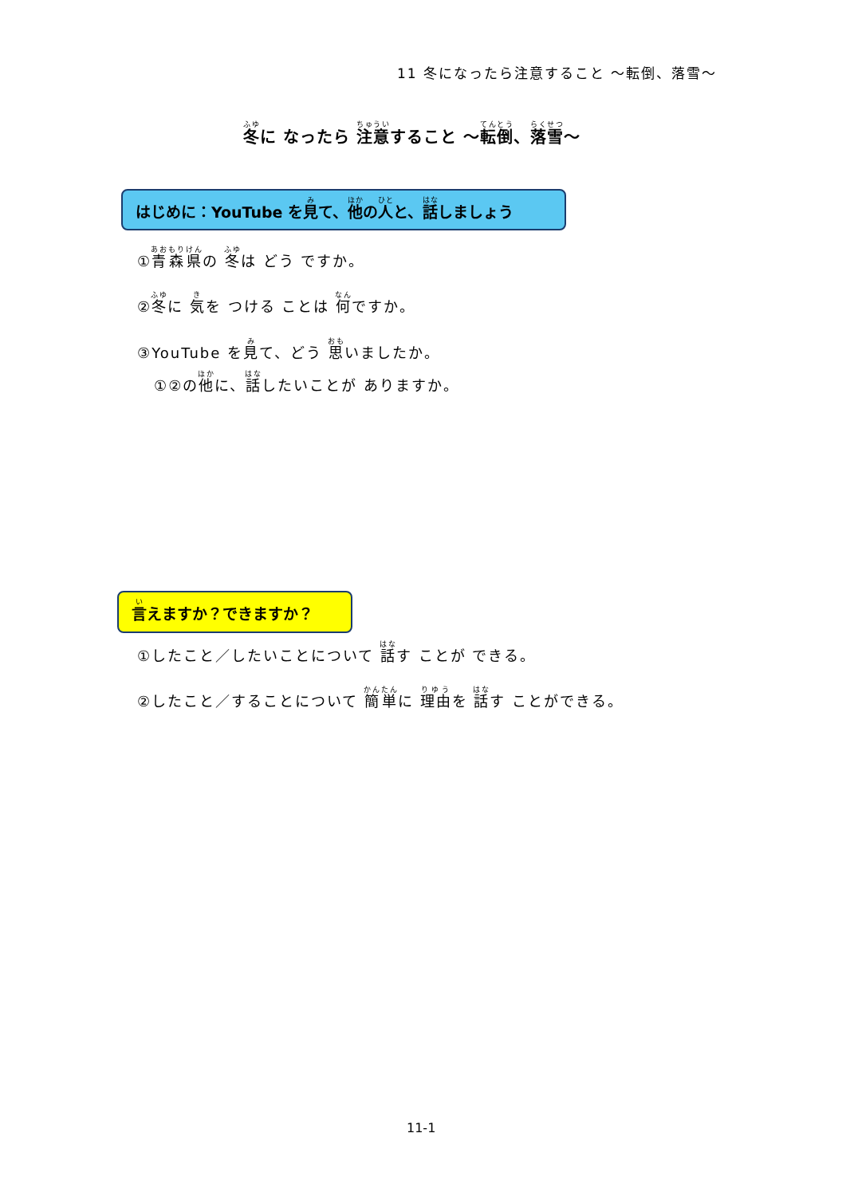11 冬になったら注意すること ～転倒、落雪～
冬に なったら 注意すること ～転倒、落雪～
はじめに：YouTube を見て、他の人と、話しましょう
①青森県の 冬は どう ですか。
②冬に 気を つける ことは 何ですか。
③YouTube を見て、どう 思いましたか。
①②の他に、話したいことが ありますか。
言えますか？できますか？
①したこと／したいことについて 話す ことが できる。
②したこと／することについて 簡単に 理由を 話す ことができる。
11-1